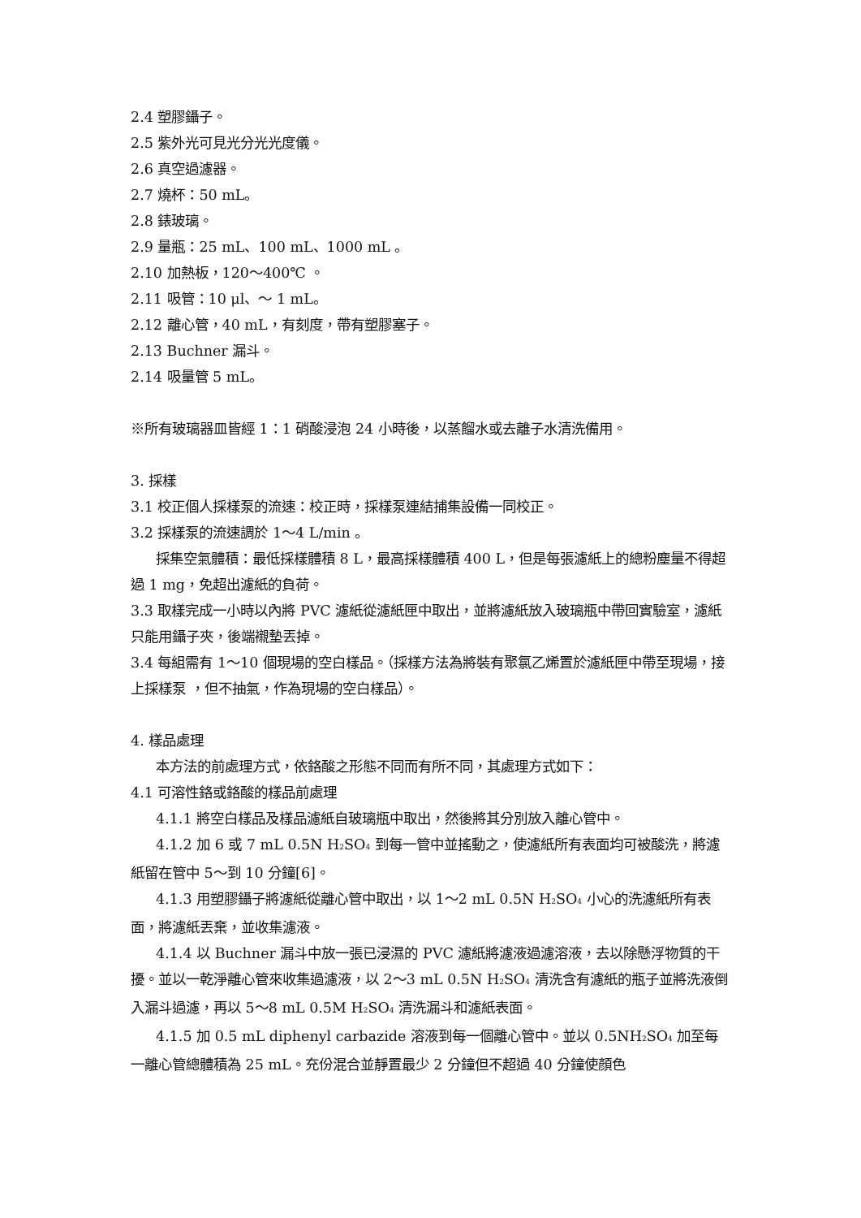2.4 塑膠鑷子。
2.5 紫外光可見光分光光度儀。
2.6 真空過濾器。
2.7 燒杯：50 mL。
2.8 錶玻璃。
2.9 量瓶：25 mL、100 mL、1000 mL 。
2.10 加熱板，120～400℃ 。
2.11 吸管：10 μl、～ 1 mL。
2.12 離心管，40 mL，有刻度，帶有塑膠塞子。
2.13 Buchner 漏斗。
2.14 吸量管 5 mL。
※所有玻璃器皿皆經 1：1 硝酸浸泡 24 小時後，以蒸餾水或去離子水清洗備用。
3. 採樣
3.1 校正個人採樣泵的流速：校正時，採樣泵連結捕集設備一同校正。
3.2 採樣泵的流速調於 1～4 L/min 。
採集空氣體積：最低採樣體積 8 L，最高採樣體積 400 L，但是每張濾紙上的總粉塵量不得超過 1 mg，免超出濾紙的負荷。
3.3 取樣完成一小時以內將 PVC 濾紙從濾紙匣中取出，並將濾紙放入玻璃瓶中帶回實驗室，濾紙只能用鑷子夾，後端襯墊丟掉。
3.4 每組需有 1～10 個現場的空白樣品。（採樣方法為將裝有聚氯乙烯置於濾紙匣中帶至現場，接上採樣泵 ，但不抽氣，作為現場的空白樣品）。
4. 樣品處理
本方法的前處理方式，依鉻酸之形態不同而有所不同，其處理方式如下：
4.1 可溶性鉻或鉻酸的樣品前處理
4.1.1 將空白樣品及樣品濾紙自玻璃瓶中取出，然後將其分別放入離心管中。
4.1.2 加 6 或 7 mL 0.5N H<sub>2</sub>SO<sub>4</sub> 到每一管中並搖動之，使濾紙所有表面均可被酸洗，將濾紙留在管中 5～到 10 分鐘[6]。
4.1.3 用塑膠鑷子將濾紙從離心管中取出，以 1～2 mL 0.5N H<sub>2</sub>SO<sub>4</sub> 小心的洗濾紙所有表面，將濾紙丟棄，並收集濾液。
4.1.4 以 Buchner 漏斗中放一張已浸濕的 PVC 濾紙將濾液過濾溶液，去以除懸浮物質的干擾。並以一乾淨離心管來收集過濾液，以 2～3 mL 0.5N H<sub>2</sub>SO<sub>4</sub> 清洗含有濾紙的瓶子並將洗液倒入漏斗過濾，再以 5～8 mL 0.5M H<sub>2</sub>SO<sub>4</sub> 清洗漏斗和濾紙表面。
4.1.5 加 0.5 mL diphenyl carbazide 溶液到每一個離心管中。並以 0.5NH<sub>2</sub>SO<sub>4</sub> 加至每一離心管總體積為 25 mL。充份混合並靜置最少 2 分鐘但不超過 40 分鐘使顏色